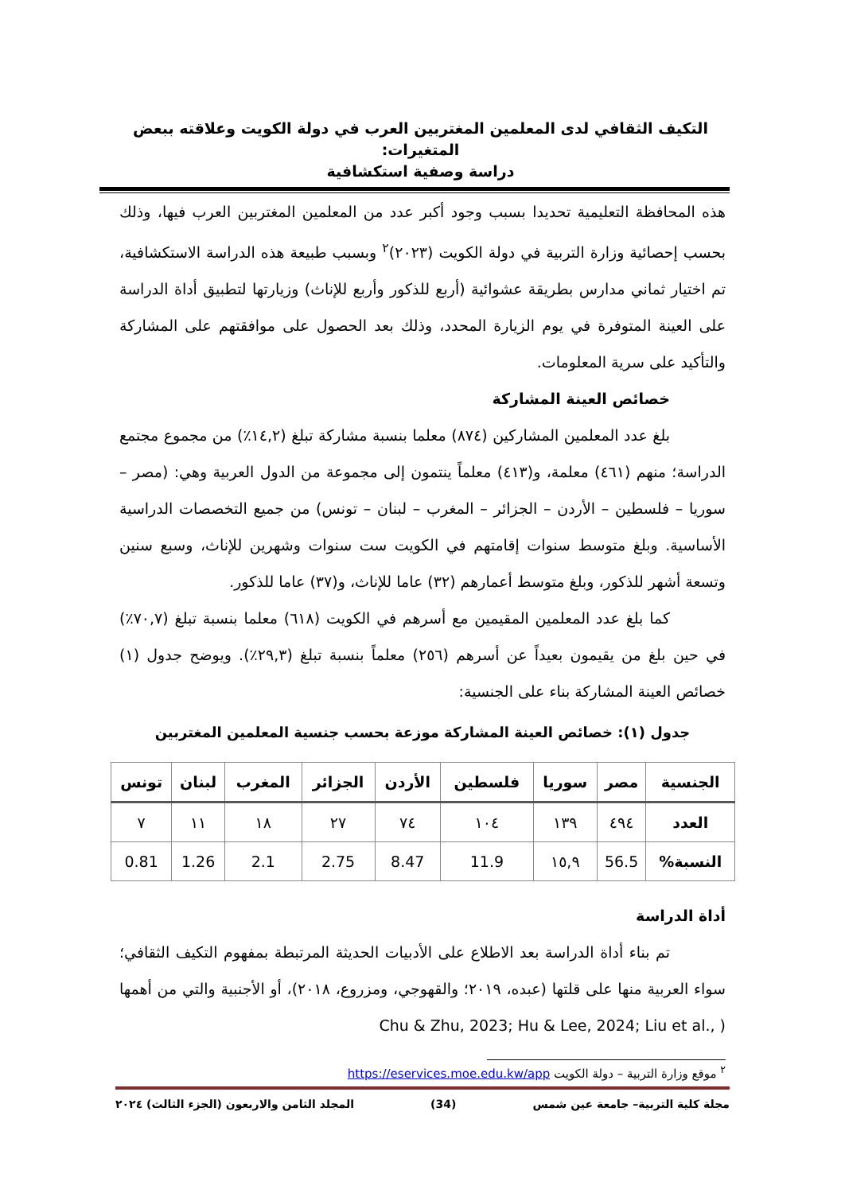التكيف الثقافي لدى المعلمين المغتربين العرب في دولة الكويت وعلاقته ببعض المتغيرات:
دراسة وصفية استكشافية
هذه المحافظة التعليمية تحديدا بسبب وجود أكبر عدد من المعلمين المغتربين العرب فيها، وذلك بحسب إحصائية وزارة التربية في دولة الكويت (٢٠٢٣)<sup>٢</sup> وبسبب طبيعة هذه الدراسة الاستكشافية، تم اختيار ثماني مدارس بطريقة عشوائية (أربع للذكور وأربع للإناث) وزيارتها لتطبيق أداة الدراسة على العينة المتوفرة في يوم الزيارة المحدد، وذلك بعد الحصول على موافقتهم على المشاركة والتأكيد على سرية المعلومات.
خصائص العينة المشاركة
بلغ عدد المعلمين المشاركين (٨٧٤) معلما بنسبة مشاركة تبلغ (١٤,٢٪) من مجموع مجتمع الدراسة؛ منهم (٤٦١) معلمة، و(٤١٣) معلماً ينتمون إلى مجموعة من الدول العربية وهي: (مصر – سوريا – فلسطين – الأردن – الجزائر – المغرب – لبنان – تونس) من جميع التخصصات الدراسية الأساسية. وبلغ متوسط سنوات إقامتهم في الكويت ست سنوات وشهرين للإناث، وسبع سنين وتسعة أشهر للذكور، وبلغ متوسط أعمارهم (٣٢) عاما للإناث، و(٣٧) عاما للذكور.
كما بلغ عدد المعلمين المقيمين مع أسرهم في الكويت (٦١٨) معلما بنسبة تبلغ (٧٠,٧٪) في حين بلغ من يقيمون بعيداً عن أسرهم (٢٥٦) معلماً بنسبة تبلغ (٢٩,٣٪). ويوضح جدول (١) خصائص العينة المشاركة بناء على الجنسية:
جدول (١): خصائص العينة المشاركة موزعة بحسب جنسية المعلمين المغتربين
| الجنسية | مصر | سوريا | فلسطين | الأردن | الجزائر | المغرب | لبنان | تونس |
| --- | --- | --- | --- | --- | --- | --- | --- | --- |
| العدد | ٤٩٤ | ١٣٩ | ١٠٤ | ٧٤ | ٢٧ | ١٨ | ١١ | ٧ |
| النسبة% | 56.5 | ١٥,٩ | 11.9 | 8.47 | 2.75 | 2.1 | 1.26 | 0.81 |
أداة الدراسة
تم بناء أداة الدراسة بعد الاطلاع على الأدبيات الحديثة المرتبطة بمفهوم التكيف الثقافي؛ سواء العربية منها على قلتها (عبده، ٢٠١٩؛ والقهوجي، ومزروع، ٢٠١٨)، أو الأجنبية والتي من أهمها ( Chu & Zhu, 2023; Hu & Lee, 2024; Liu et al.,
<sup>٢</sup> موقع وزارة التربية – دولة الكويت https://eservices.moe.edu.kw/app
مجلة كلية التربية– جامعة عين شمس (34) المجلد الثامن والاربعون (الجزء الثالث) ٢٠٢٤